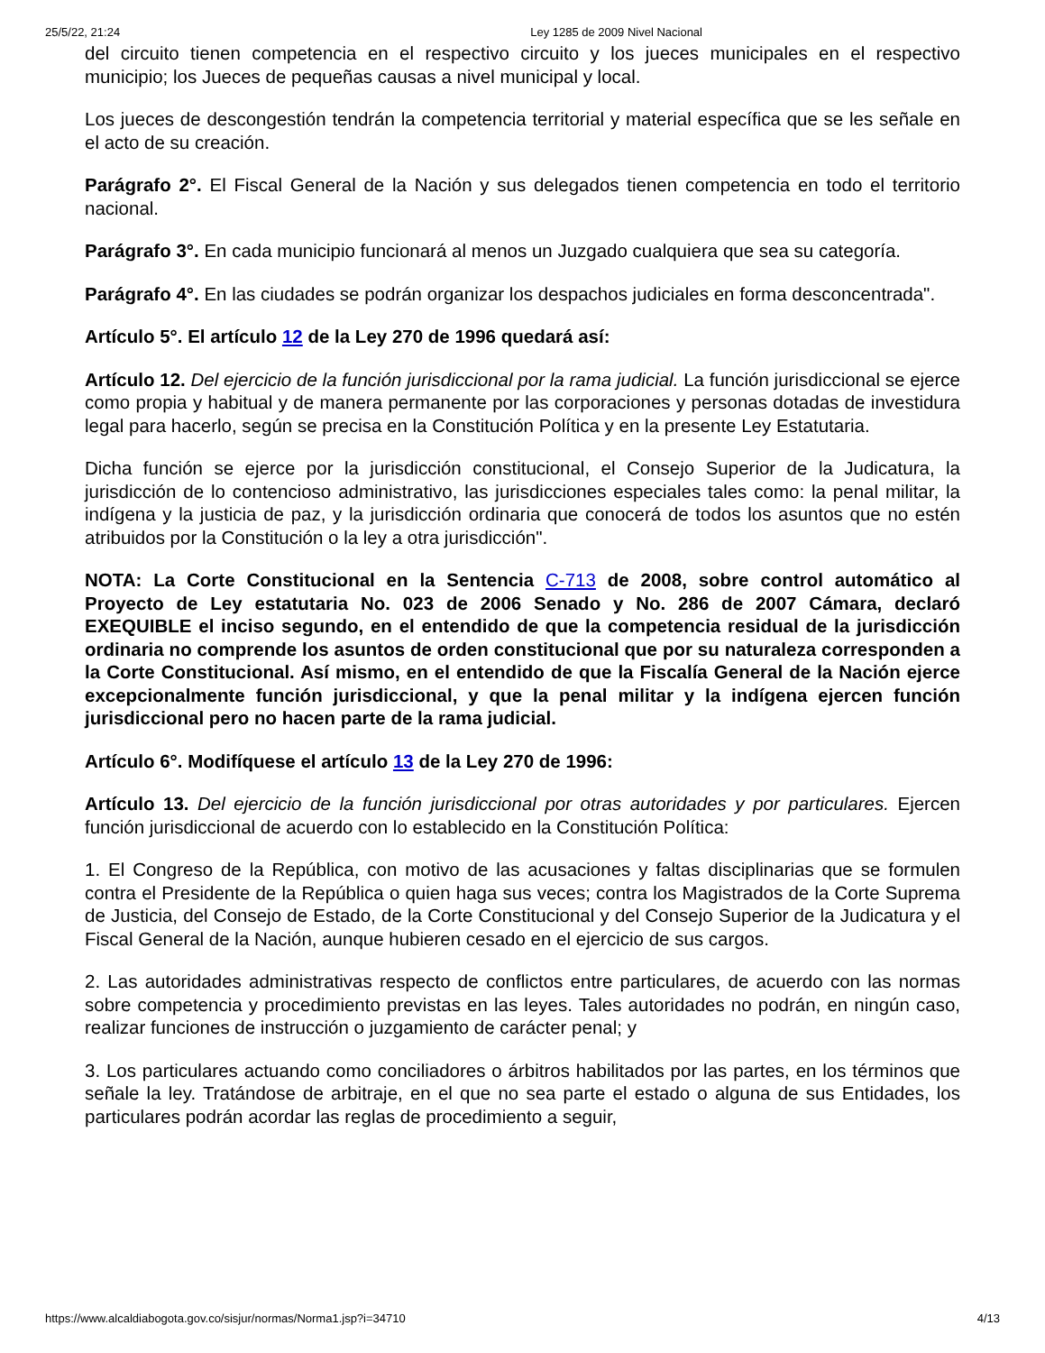25/5/22, 21:24 Ley 1285 de 2009 Nivel Nacional
del circuito tienen competencia en el respectivo circuito y los jueces municipales en el respectivo municipio; los Jueces de pequeñas causas a nivel municipal y local.
Los jueces de descongestión tendrán la competencia territorial y material específica que se les señale en el acto de su creación.
Parágrafo 2°. El Fiscal General de la Nación y sus delegados tienen competencia en todo el territorio nacional.
Parágrafo 3°. En cada municipio funcionará al menos un Juzgado cualquiera que sea su categoría.
Parágrafo 4°. En las ciudades se podrán organizar los despachos judiciales en forma desconcentrada".
Artículo 5°. El artículo 12 de la Ley 270 de 1996 quedará así:
Artículo 12. Del ejercicio de la función jurisdiccional por la rama judicial. La función jurisdiccional se ejerce como propia y habitual y de manera permanente por las corporaciones y personas dotadas de investidura legal para hacerlo, según se precisa en la Constitución Política y en la presente Ley Estatutaria.
Dicha función se ejerce por la jurisdicción constitucional, el Consejo Superior de la Judicatura, la jurisdicción de lo contencioso administrativo, las jurisdicciones especiales tales como: la penal militar, la indígena y la justicia de paz, y la jurisdicción ordinaria que conocerá de todos los asuntos que no estén atribuidos por la Constitución o la ley a otra jurisdicción".
NOTA: La Corte Constitucional en la Sentencia C-713 de 2008, sobre control automático al Proyecto de Ley estatutaria No. 023 de 2006 Senado y No. 286 de 2007 Cámara, declaró EXEQUIBLE el inciso segundo, en el entendido de que la competencia residual de la jurisdicción ordinaria no comprende los asuntos de orden constitucional que por su naturaleza corresponden a la Corte Constitucional. Así mismo, en el entendido de que la Fiscalía General de la Nación ejerce excepcionalmente función jurisdiccional, y que la penal militar y la indígena ejercen función jurisdiccional pero no hacen parte de la rama judicial.
Artículo 6°. Modifíquese el artículo 13 de la Ley 270 de 1996:
Artículo 13. Del ejercicio de la función jurisdiccional por otras autoridades y por particulares. Ejercen función jurisdiccional de acuerdo con lo establecido en la Constitución Política:
1. El Congreso de la República, con motivo de las acusaciones y faltas disciplinarias que se formulen contra el Presidente de la República o quien haga sus veces; contra los Magistrados de la Corte Suprema de Justicia, del Consejo de Estado, de la Corte Constitucional y del Consejo Superior de la Judicatura y el Fiscal General de la Nación, aunque hubieren cesado en el ejercicio de sus cargos.
2. Las autoridades administrativas respecto de conflictos entre particulares, de acuerdo con las normas sobre competencia y procedimiento previstas en las leyes. Tales autoridades no podrán, en ningún caso, realizar funciones de instrucción o juzgamiento de carácter penal; y
3. Los particulares actuando como conciliadores o árbitros habilitados por las partes, en los términos que señale la ley. Tratándose de arbitraje, en el que no sea parte el estado o alguna de sus Entidades, los particulares podrán acordar las reglas de procedimiento a seguir,
https://www.alcaldiabogota.gov.co/sisjur/normas/Norma1.jsp?i=34710 4/13